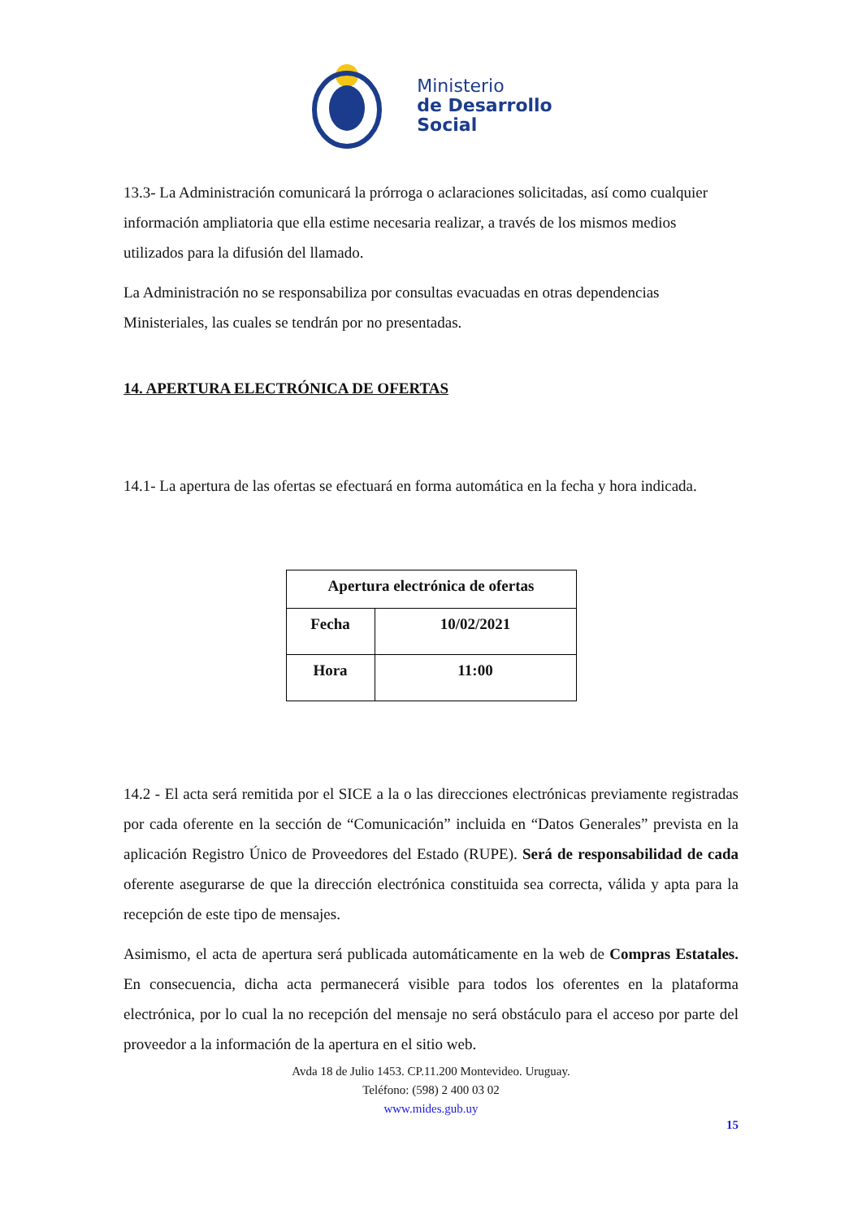Ministerio
de Desarrollo
Social
13.3- La Administración comunicará la prórroga o aclaraciones solicitadas, así como cualquier información ampliatoria que ella estime necesaria realizar, a través de los mismos medios utilizados para la difusión del llamado.
La Administración no se responsabiliza por consultas evacuadas en otras dependencias Ministeriales, las cuales se tendrán por no presentadas.
14. APERTURA ELECTRÓNICA DE OFERTAS
14.1- La apertura de las ofertas se efectuará en forma automática en la fecha y hora indicada.
| Apertura electrónica de ofertas | |
| --- | --- |
| Fecha | 10/02/2021 |
| Hora | 11:00 |
14.2 - El acta será remitida por el SICE a la o las direcciones electrónicas previamente registradas por cada oferente en la sección de “Comunicación” incluida en “Datos Generales” prevista en la aplicación Registro Único de Proveedores del Estado (RUPE). Será de responsabilidad de cada oferente asegurarse de que la dirección electrónica constituida sea correcta, válida y apta para la recepción de este tipo de mensajes.
Asimismo, el acta de apertura será publicada automáticamente en la web de Compras Estatales. En consecuencia, dicha acta permanecerá visible para todos los oferentes en la plataforma electrónica, por lo cual la no recepción del mensaje no será obstáculo para el acceso por parte del proveedor a la información de la apertura en el sitio web.
Avda 18 de Julio 1453. CP.11.200 Montevideo. Uruguay.
Teléfono: (598) 2 400 03 02
www.mides.gub.uy
15